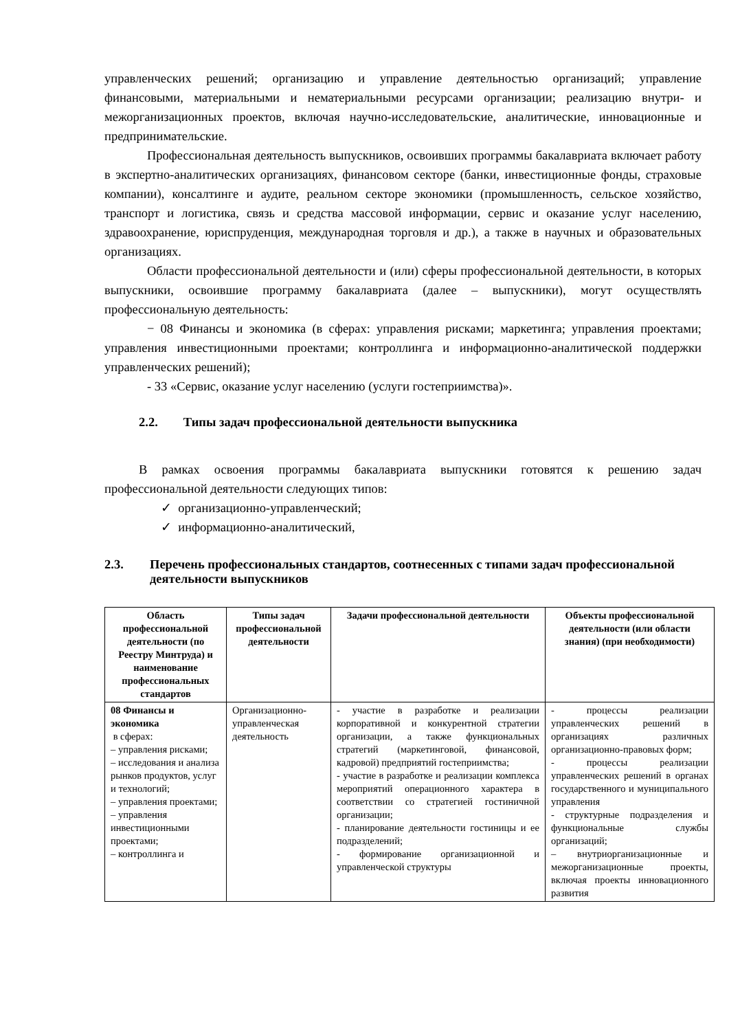управленческих решений; организацию и управление деятельностью организаций; управление финансовыми, материальными и нематериальными ресурсами организации; реализацию внутри- и межорганизационных проектов, включая научно-исследовательские, аналитические, инновационные и предпринимательские.
Профессиональная деятельность выпускников, освоивших программы бакалавриата включает работу в экспертно-аналитических организациях, финансовом секторе (банки, инвестиционные фонды, страховые компании), консалтинге и аудите, реальном секторе экономики (промышленность, сельское хозяйство, транспорт и логистика, связь и средства массовой информации, сервис и оказание услуг населению, здравоохранение, юриспруденция, международная торговля и др.), а также в научных и образовательных организациях.
Области профессиональной деятельности и (или) сферы профессиональной деятельности, в которых выпускники, освоившие программу бакалавриата (далее – выпускники), могут осуществлять профессиональную деятельность:
− 08 Финансы и экономика (в сферах: управления рисками; маркетинга; управления проектами; управления инвестиционными проектами; контроллинга и информационно-аналитической поддержки управленческих решений);
- 33 «Сервис, оказание услуг населению (услуги гостеприимства)».
2.2. Типы задач профессиональной деятельности выпускника
В рамках освоения программы бакалавриата выпускники готовятся к решению задач профессиональной деятельности следующих типов:
✓ организационно-управленческий;
✓ информационно-аналитический,
2.3. Перечень профессиональных стандартов, соотнесенных с типами задач профессиональной деятельности выпускников
| Область профессиональной деятельности (по Реестру Минтруда) и наименование профессиональных стандартов | Типы задач профессиональной деятельности | Задачи профессиональной деятельности | Объекты профессиональной деятельности (или области знания) (при необходимости) |
| --- | --- | --- | --- |
| 08 Финансы и экономика в сферах: – управления рисками; – исследования и анализа рынков продуктов, услуг и технологий; – управления проектами; – управления инвестиционными проектами; – контроллинга и | Организационно-управленческая деятельность | - участие в разработке и реализации корпоративной и конкурентной стратегии организации, а также функциональных стратегий (маркетинговой, финансовой, кадровой) предприятий гостеприимства; - участие в разработке и реализации комплекса мероприятий операционного характера в соответствии со стратегией гостиничной организации; - планирование деятельности гостиницы и ее подразделений; - формирование организационной и управленческой структуры | - процессы реализации управленческих решений в организациях различных организационно-правовых форм; - процессы реализации управленческих решений в органах государственного и муниципального управления - структурные подразделения и функциональные службы организаций; – внутриорганизационные и межорганизационные проекты, включая проекты инновационного развития |